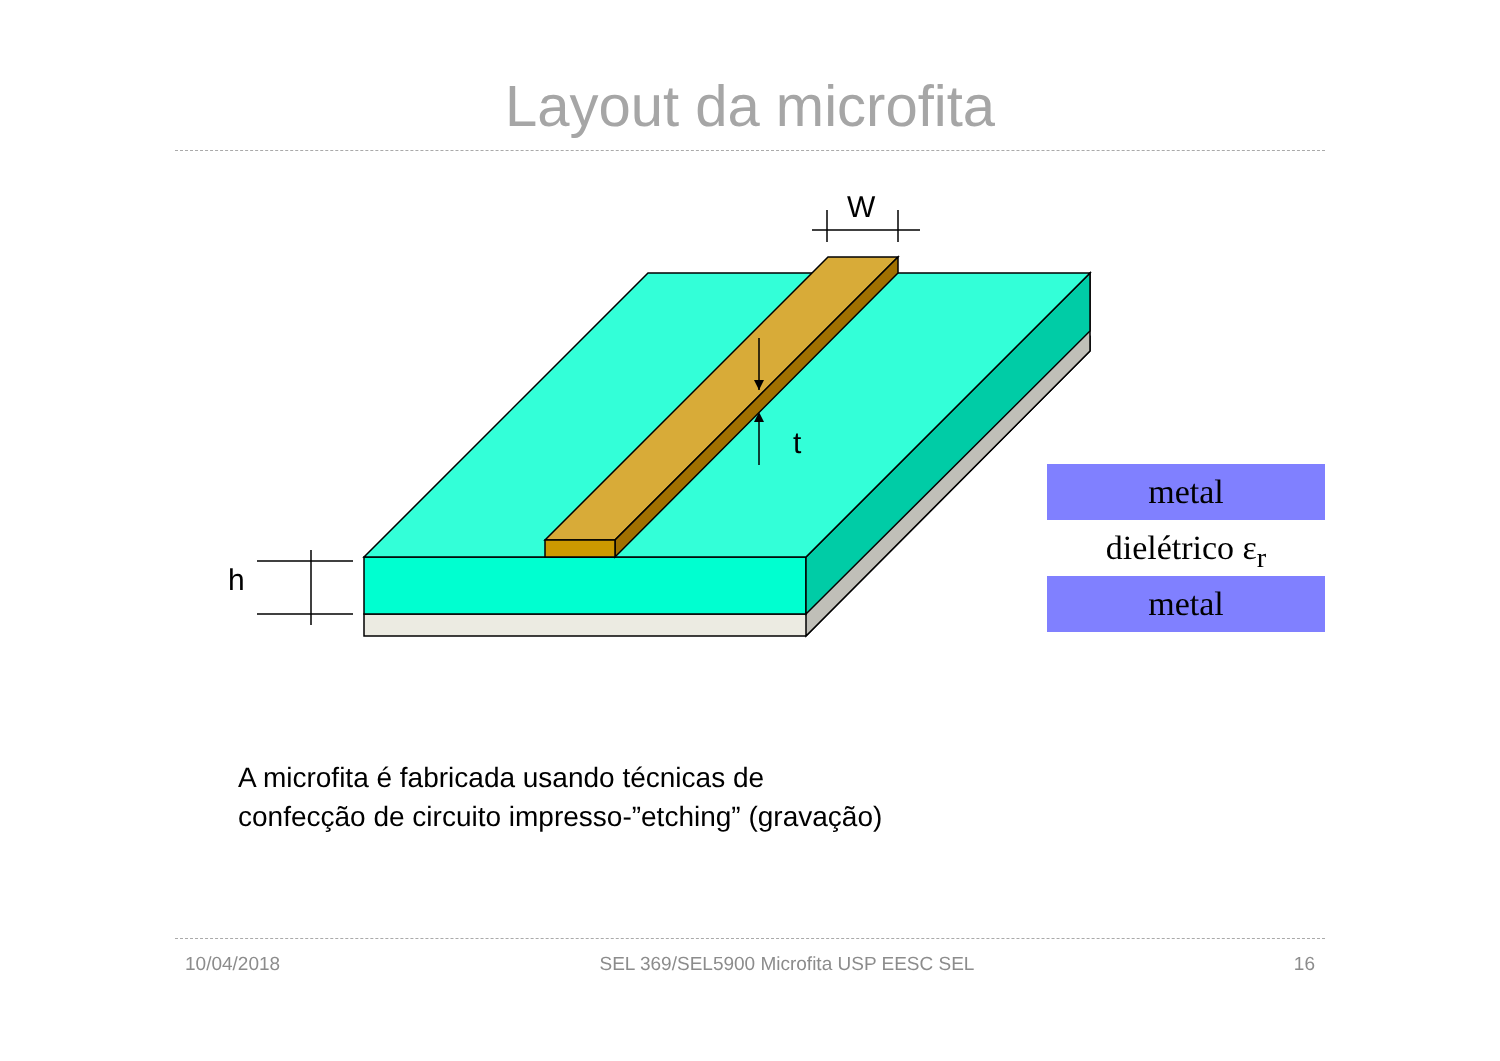Layout da microfita
W
t
h
metal
dielétrico ε<sub>r</sub>
metal
A microfita é fabricada usando técnicas de
confecção de circuito impresso-”etching” (gravação)
10/04/2018 SEL 369/SEL5900 Microfita USP EESC SEL 16